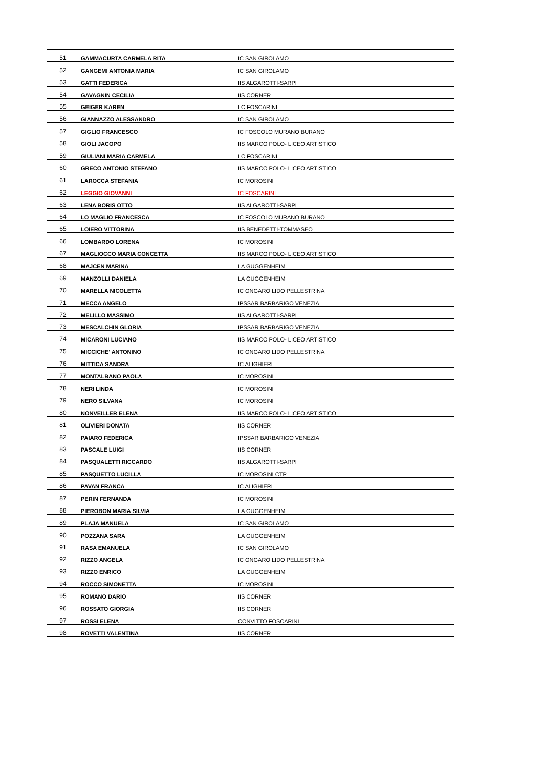| 51 | GAMMACURTA CARMELA RITA | IC SAN GIROLAMO |
| 52 | GANGEMI ANTONIA MARIA | IC SAN GIROLAMO |
| 53 | GATTI FEDERICA | IIS ALGAROTTI-SARPI |
| 54 | GAVAGNIN CECILIA | IIS CORNER |
| 55 | GEIGER KAREN | LC FOSCARINI |
| 56 | GIANNAZZO ALESSANDRO | IC SAN GIROLAMO |
| 57 | GIGLIO FRANCESCO | IC FOSCOLO MURANO BURANO |
| 58 | GIOLI JACOPO | IIS MARCO POLO- LICEO ARTISTICO |
| 59 | GIULIANI MARIA CARMELA | LC FOSCARINI |
| 60 | GRECO ANTONIO STEFANO | IIS MARCO POLO- LICEO ARTISTICO |
| 61 | LAROCCA STEFANIA | IC MOROSINI |
| 62 | LEGGIO GIOVANNI | IC FOSCARINI |
| 63 | LENA BORIS OTTO | IIS ALGAROTTI-SARPI |
| 64 | LO MAGLIO FRANCESCA | IC FOSCOLO MURANO BURANO |
| 65 | LOIERO VITTORINA | IIS BENEDETTI-TOMMASEO |
| 66 | LOMBARDO LORENA | IC MOROSINI |
| 67 | MAGLIOCCO MARIA CONCETTA | IIS MARCO POLO- LICEO ARTISTICO |
| 68 | MAJCEN MARINA | LA GUGGENHEIM |
| 69 | MANZOLLI DANIELA | LA GUGGENHEIM |
| 70 | MARELLA NICOLETTA | IC ONGARO LIDO PELLESTRINA |
| 71 | MECCA ANGELO | IPSSAR BARBARIGO VENEZIA |
| 72 | MELILLO MASSIMO | IIS ALGAROTTI-SARPI |
| 73 | MESCALCHIN GLORIA | IPSSAR BARBARIGO VENEZIA |
| 74 | MICARONI LUCIANO | IIS MARCO POLO- LICEO ARTISTICO |
| 75 | MICCICHE' ANTONINO | IC ONGARO LIDO PELLESTRINA |
| 76 | MITTICA SANDRA | IC ALIGHIERI |
| 77 | MONTALBANO PAOLA | IC MOROSINI |
| 78 | NERI LINDA | IC MOROSINI |
| 79 | NERO SILVANA | IC MOROSINI |
| 80 | NONVEILLER ELENA | IIS MARCO POLO- LICEO ARTISTICO |
| 81 | OLIVIERI DONATA | IIS CORNER |
| 82 | PAIARO FEDERICA | IPSSAR BARBARIGO VENEZIA |
| 83 | PASCALE LUIGI | IIS CORNER |
| 84 | PASQUALETTI RICCARDO | IIS ALGAROTTI-SARPI |
| 85 | PASQUETTO LUCILLA | IC MOROSINI CTP |
| 86 | PAVAN FRANCA | IC ALIGHIERI |
| 87 | PERIN FERNANDA | IC MOROSINI |
| 88 | PIEROBON MARIA SILVIA | LA GUGGENHEIM |
| 89 | PLAJA MANUELA | IC SAN GIROLAMO |
| 90 | POZZANA SARA | LA GUGGENHEIM |
| 91 | RASA EMANUELA | IC SAN GIROLAMO |
| 92 | RIZZO ANGELA | IC ONGARO LIDO PELLESTRINA |
| 93 | RIZZO ENRICO | LA GUGGENHEIM |
| 94 | ROCCO SIMONETTA | IC MOROSINI |
| 95 | ROMANO DARIO | IIS CORNER |
| 96 | ROSSATO GIORGIA | IIS CORNER |
| 97 | ROSSI ELENA | CONVITTO FOSCARINI |
| 98 | ROVETTI VALENTINA | IIS CORNER |